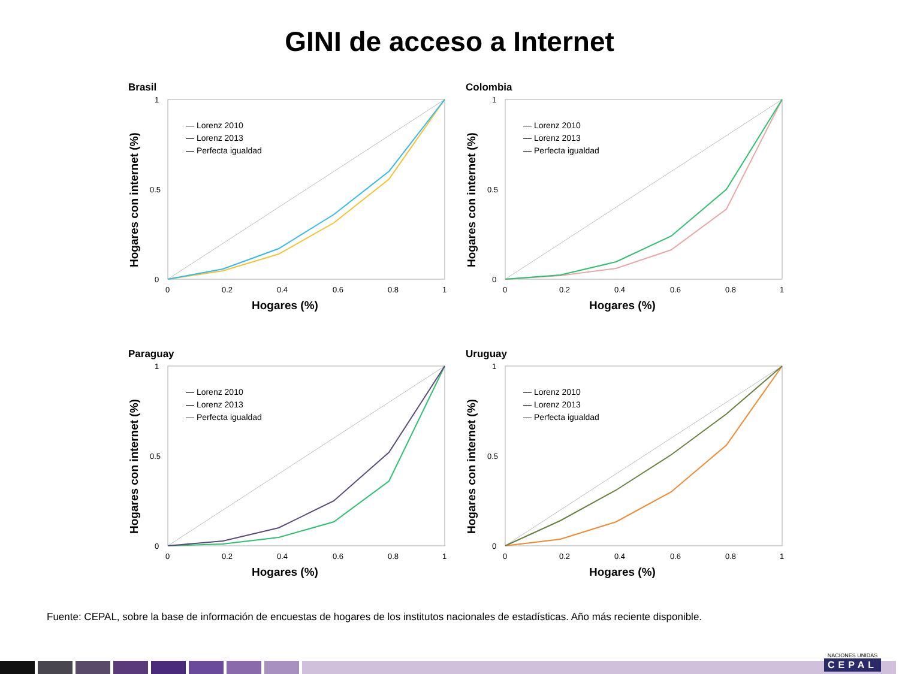GINI de acceso a Internet
Brasil
1
0.5
0
0
0.2
0.4
0.6
0.8
1
Hogares (%)
Hogares con internet (%)
— Lorenz 2010
— Lorenz 2013
— Perfecta igualdad
Colombia
1
0.5
0
0
0.2
0.4
0.6
0.8
1
Hogares (%)
Hogares con internet (%)
— Lorenz 2010
— Lorenz 2013
— Perfecta igualdad
Paraguay
1
0.5
0
0
0.2
0.4
0.6
0.8
1
Hogares (%)
Hogares con internet (%)
— Lorenz 2010
— Lorenz 2013
— Perfecta igualdad
Uruguay
1
0.5
0
0
0.2
0.4
0.6
0.8
1
Hogares (%)
Hogares con internet (%)
— Lorenz 2010
— Lorenz 2013
— Perfecta igualdad
Fuente: CEPAL, sobre la base de información de encuestas de hogares de los institutos nacionales de estadísticas. Año más reciente disponible.
NACIONES UNIDAS
CEPAL